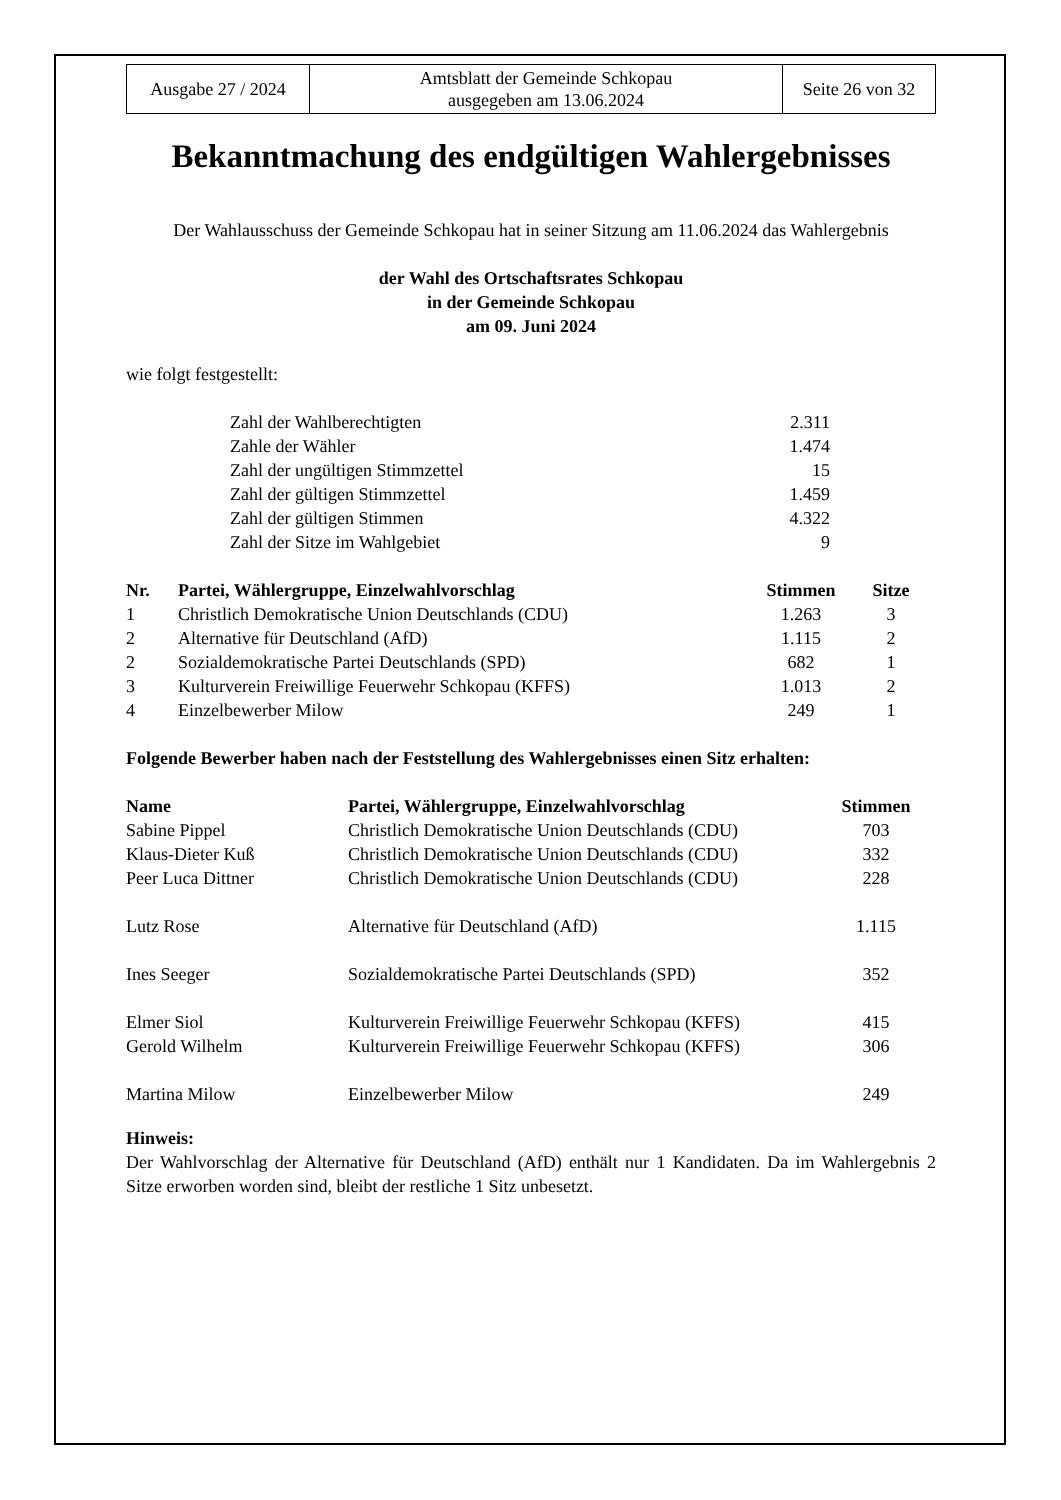| Ausgabe 27 / 2024 | Amtsblatt der Gemeinde Schkopau ausgegeben am 13.06.2024 | Seite 26 von 32 |
Bekanntmachung des endgültigen Wahlergebnisses
Der Wahlausschuss der Gemeinde Schkopau hat in seiner Sitzung am 11.06.2024 das Wahlergebnis
der Wahl des Ortschaftsrates Schkopau
in der Gemeinde Schkopau
am 09. Juni 2024
wie folgt festgestellt:
| Zahl der Wahlberechtigten | 2.311 |
| Zahle der Wähler | 1.474 |
| Zahl der ungültigen Stimmzettel | 15 |
| Zahl der gültigen Stimmzettel | 1.459 |
| Zahl der gültigen Stimmen | 4.322 |
| Zahl der Sitze im Wahlgebiet | 9 |
| Nr. | Partei, Wählergruppe, Einzelwahlvorschlag | Stimmen | Sitze |
| --- | --- | --- | --- |
| 1 | Christlich Demokratische Union Deutschlands (CDU) | 1.263 | 3 |
| 2 | Alternative für Deutschland (AfD) | 1.115 | 2 |
| 2 | Sozialdemokratische Partei Deutschlands (SPD) | 682 | 1 |
| 3 | Kulturverein Freiwillige Feuerwehr Schkopau (KFFS) | 1.013 | 2 |
| 4 | Einzelbewerber Milow | 249 | 1 |
Folgende Bewerber haben nach der Feststellung des Wahlergebnisses einen Sitz erhalten:
| Name | Partei, Wählergruppe, Einzelwahlvorschlag | Stimmen |
| --- | --- | --- |
| Sabine Pippel | Christlich Demokratische Union Deutschlands (CDU) | 703 |
| Klaus-Dieter Kuß | Christlich Demokratische Union Deutschlands (CDU) | 332 |
| Peer Luca Dittner | Christlich Demokratische Union Deutschlands (CDU) | 228 |
| Lutz Rose | Alternative für Deutschland (AfD) | 1.115 |
| Ines Seeger | Sozialdemokratische Partei Deutschlands (SPD) | 352 |
| Elmer Siol | Kulturverein Freiwillige Feuerwehr Schkopau (KFFS) | 415 |
| Gerold Wilhelm | Kulturverein Freiwillige Feuerwehr Schkopau (KFFS) | 306 |
| Martina Milow | Einzelbewerber Milow | 249 |
Hinweis:
Der Wahlvorschlag der Alternative für Deutschland (AfD) enthält nur 1 Kandidaten. Da im Wahlergebnis 2 Sitze erworben worden sind, bleibt der restliche 1 Sitz unbesetzt.